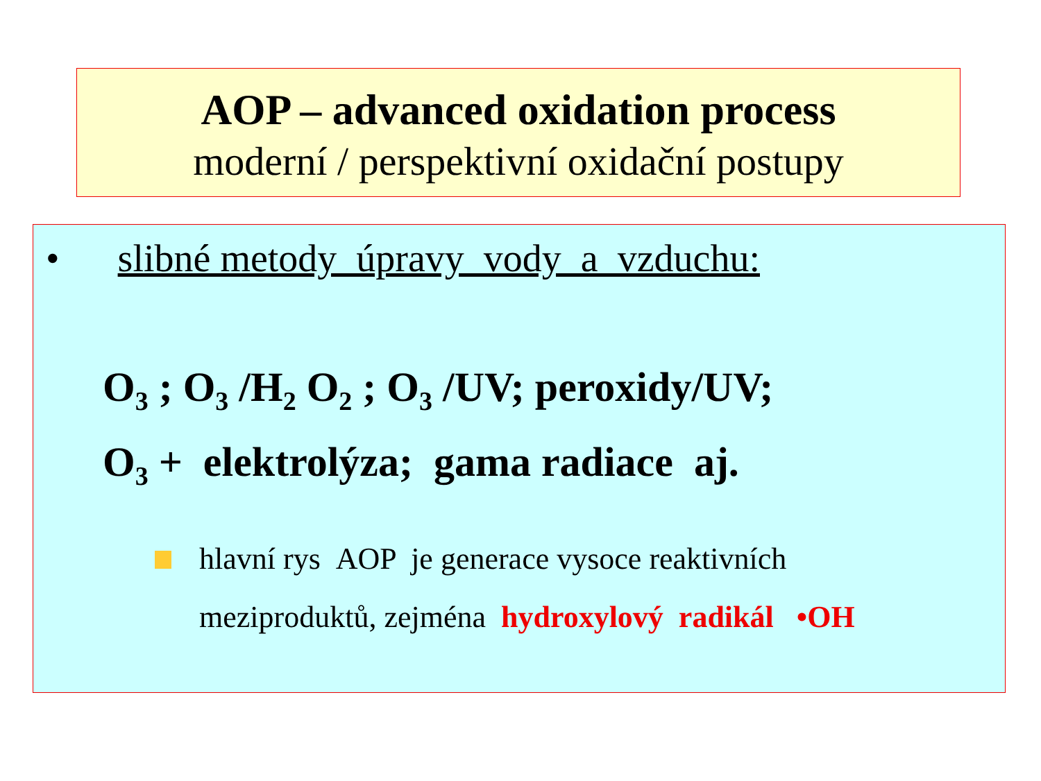AOP – advanced oxidation process
moderní / perspektivní oxidační postupy
• slibné metody úpravy vody a vzduchu:
O<sub>3</sub> ; O<sub>3</sub> /H<sub>2</sub> O<sub>2</sub> ; O<sub>3</sub> /UV; peroxidy/UV;
O<sub>3</sub> + elektrolýza; gama radiace aj.
hlavní rys AOP je generace vysoce reaktivních
meziproduktů, zejména hydroxylový radikál •OH